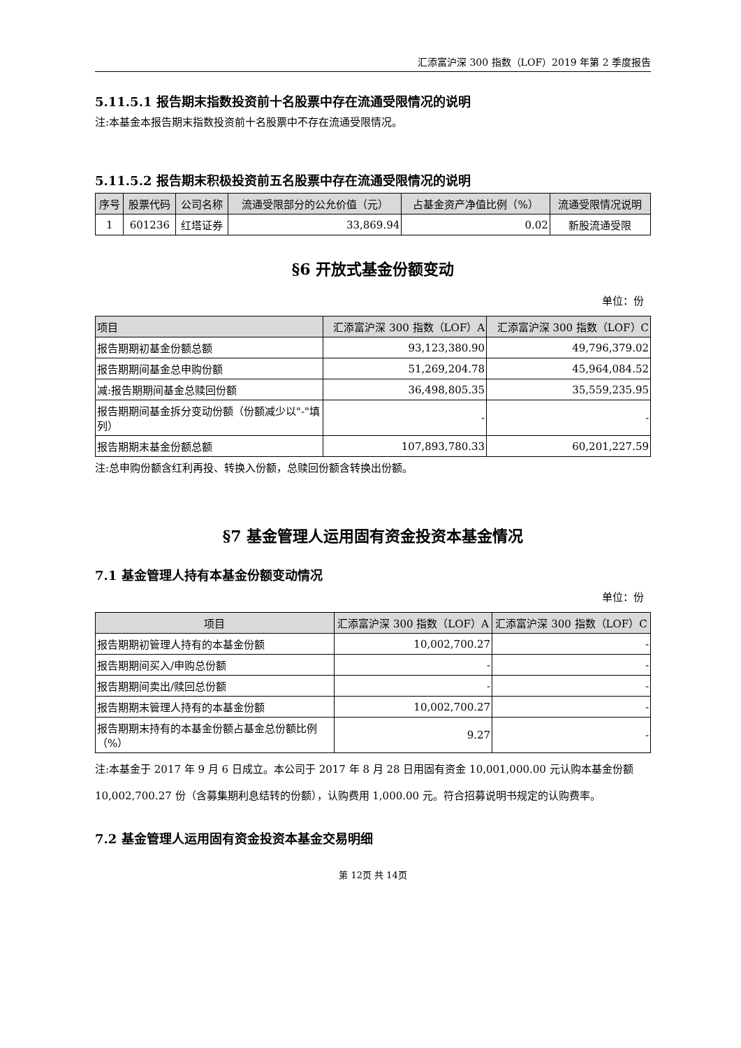汇添富沪深 300 指数（LOF）2019 年第 2 季度报告
5.11.5.1 报告期末指数投资前十名股票中存在流通受限情况的说明
注:本基金本报告期末指数投资前十名股票中不存在流通受限情况。
5.11.5.2 报告期末积极投资前五名股票中存在流通受限情况的说明
| 序号 | 股票代码 | 公司名称 | 流通受限部分的公允价值（元） | 占基金资产净值比例（%） | 流通受限情况说明 |
| --- | --- | --- | --- | --- | --- |
| 1 | 601236 | 红塔证券 | 33,869.94 | 0.02 | 新股流通受限 |
§6 开放式基金份额变动
单位：份
| 项目 | 汇添富沪深 300 指数（LOF）A | 汇添富沪深 300 指数（LOF）C |
| --- | --- | --- |
| 报告期期初基金份额总额 | 93,123,380.90 | 49,796,379.02 |
| 报告期期间基金总申购份额 | 51,269,204.78 | 45,964,084.52 |
| 减:报告期期间基金总赎回份额 | 36,498,805.35 | 35,559,235.95 |
| 报告期期间基金拆分变动份额（份额减少以"-"填列） | - | - |
| 报告期期末基金份额总额 | 107,893,780.33 | 60,201,227.59 |
注:总申购份额含红利再投、转换入份额，总赎回份额含转换出份额。
§7 基金管理人运用固有资金投资本基金情况
7.1 基金管理人持有本基金份额变动情况
单位：份
| 项目 | 汇添富沪深 300 指数（LOF）A | 汇添富沪深 300 指数（LOF）C |
| --- | --- | --- |
| 报告期期初管理人持有的本基金份额 | 10,002,700.27 | - |
| 报告期期间买入/申购总份额 | - | - |
| 报告期期间卖出/赎回总份额 | - | - |
| 报告期期末管理人持有的本基金份额 | 10,002,700.27 | - |
| 报告期期末持有的本基金份额占基金总份额比例（%） | 9.27 | - |
注:本基金于 2017 年 9 月 6 日成立。本公司于 2017 年 8 月 28 日用固有资金 10,001,000.00 元认购本基金份额 10,002,700.27 份（含募集期利息结转的份额），认购费用 1,000.00 元。符合招募说明书规定的认购费率。
7.2 基金管理人运用固有资金投资本基金交易明细
第 12页 共 14页